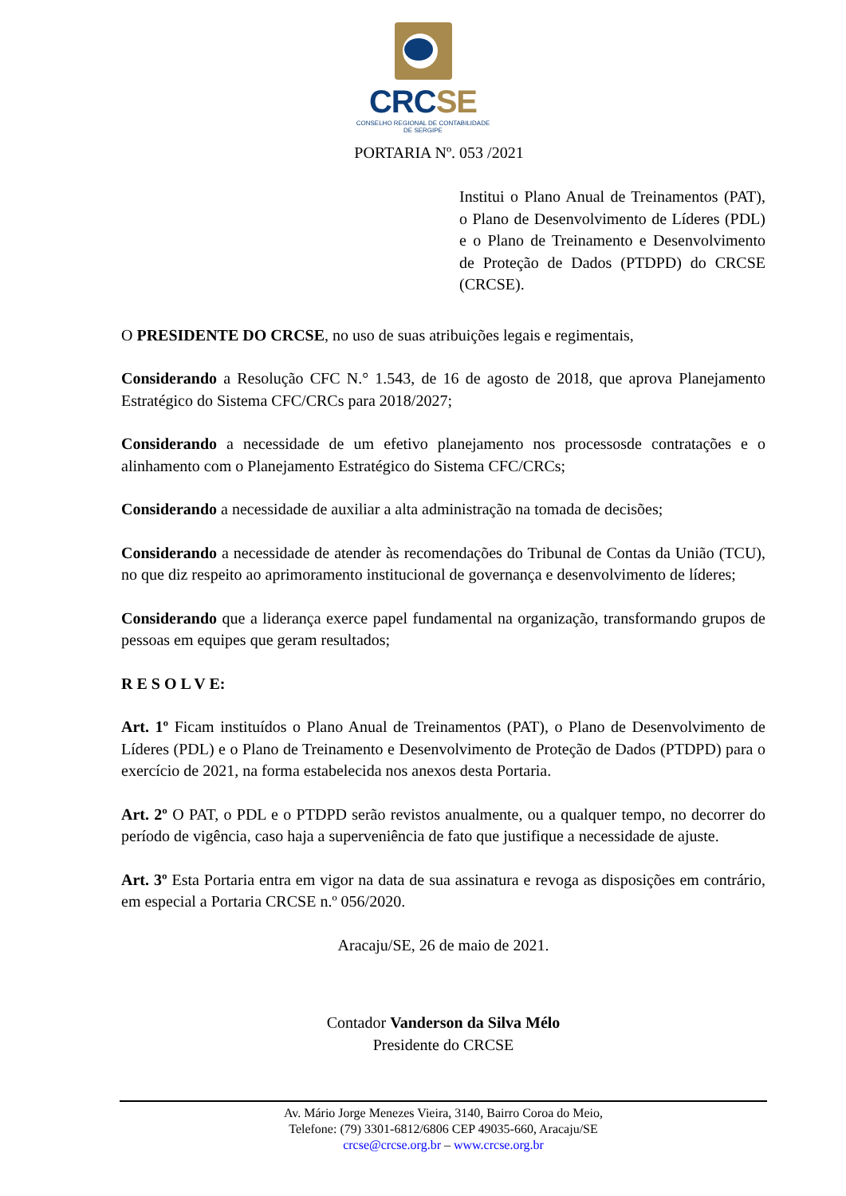CRCSE
CONSELHO REGIONAL DE CONTABILIDADE
DE SERGIPE
PORTARIA Nº. 053 /2021
Institui o Plano Anual de Treinamentos (PAT), o Plano de Desenvolvimento de Líderes (PDL) e o Plano de Treinamento e Desenvolvimento de Proteção de Dados (PTDPD) do CRCSE (CRCSE).
O PRESIDENTE DO CRCSE, no uso de suas atribuições legais e regimentais,
Considerando a Resolução CFC N.° 1.543, de 16 de agosto de 2018, que aprova Planejamento Estratégico do Sistema CFC/CRCs para 2018/2027;
Considerando a necessidade de um efetivo planejamento nos processosde contratações e o alinhamento com o Planejamento Estratégico do Sistema CFC/CRCs;
Considerando a necessidade de auxiliar a alta administração na tomada de decisões;
Considerando a necessidade de atender às recomendações do Tribunal de Contas da União (TCU), no que diz respeito ao aprimoramento institucional de governança e desenvolvimento de líderes;
Considerando que a liderança exerce papel fundamental na organização, transformando grupos de pessoas em equipes que geram resultados;
R E S O L V E:
Art. 1º Ficam instituídos o Plano Anual de Treinamentos (PAT), o Plano de Desenvolvimento de Líderes (PDL) e o Plano de Treinamento e Desenvolvimento de Proteção de Dados (PTDPD) para o exercício de 2021, na forma estabelecida nos anexos desta Portaria.
Art. 2º O PAT, o PDL e o PTDPD serão revistos anualmente, ou a qualquer tempo, no decorrer do período de vigência, caso haja a superveniência de fato que justifique a necessidade de ajuste.
Art. 3º Esta Portaria entra em vigor na data de sua assinatura e revoga as disposições em contrário, em especial a Portaria CRCSE n.º 056/2020.
Aracaju/SE, 26 de maio de 2021.
Contador Vanderson da Silva Mélo
Presidente do CRCSE
Av. Mário Jorge Menezes Vieira, 3140, Bairro Coroa do Meio,
Telefone: (79) 3301-6812/6806 CEP 49035-660, Aracaju/SE
crcse@crcse.org.br – www.crcse.org.br